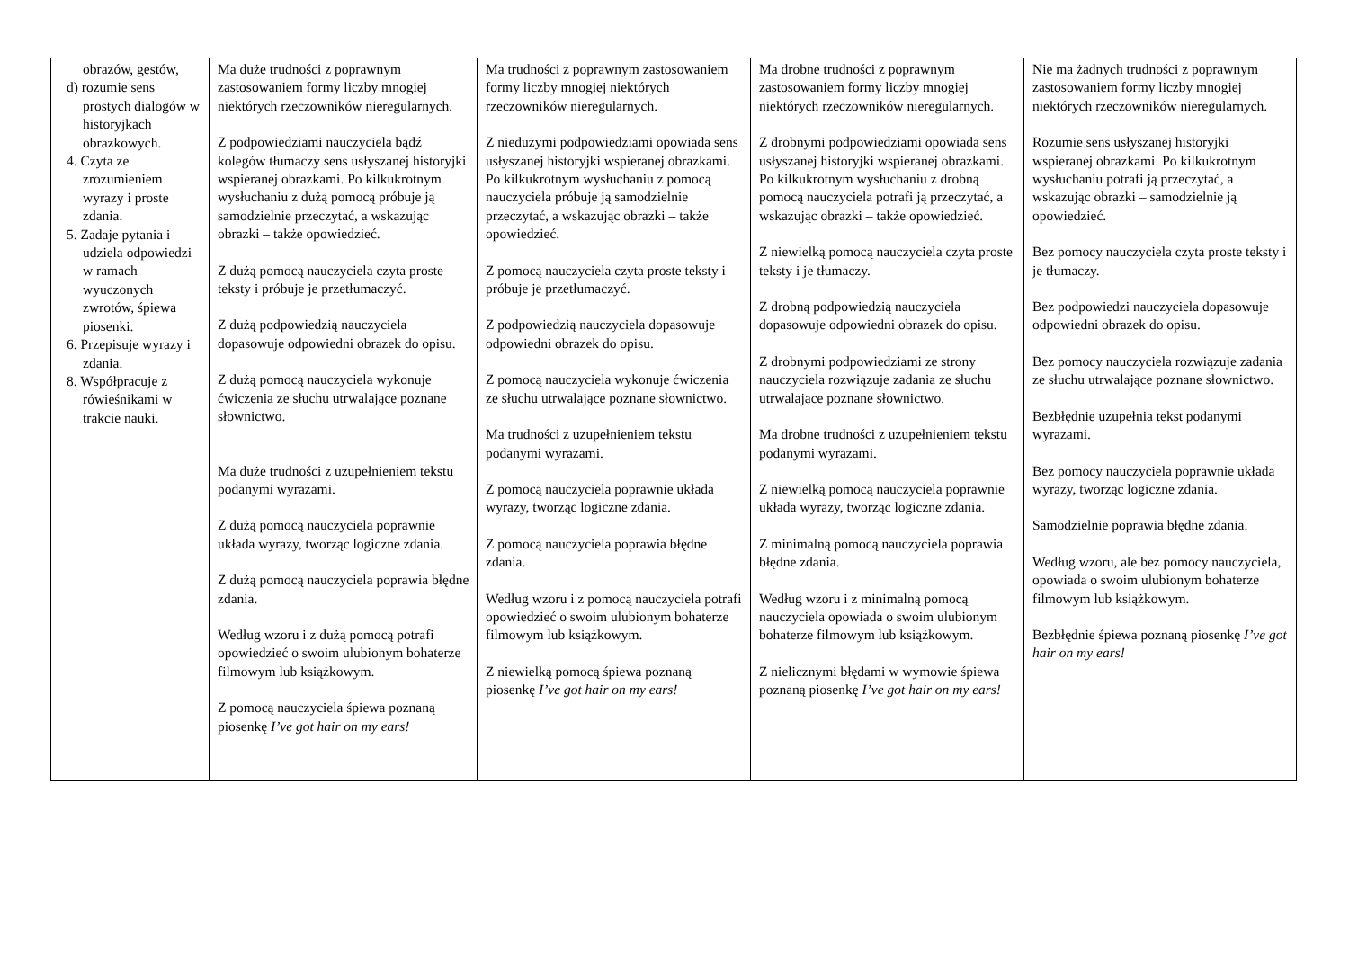| obrazów, gestów, d) rozumie sens prostych dialogów w historyjkach obrazkowych. 4. Czyta ze zrozumieniem wyrazy i proste zdania. 5. Zadaje pytania i udziela odpowiedzi w ramach wyuczonych zwrotów, śpiewa piosenki. 6. Przepisuje wyrazy i zdania. 8. Współpracuje z rówieśnikami w trakcie nauki. | Ma duże trudności z poprawnym zastosowaniem formy liczby mnogiej niektórych rzeczowników nieregularnych. Z podpowiedziami nauczyciela bądź kolegów tłumaczy sens usłyszanej historyjki wspieranej obrazkami. Po kilkukrotnym wysłuchaniu z dużą pomocą próbuje ją samodzielnie przeczytać, a wskazując obrazki – także opowiedzieć. Z dużą pomocą nauczyciela czyta proste teksty i próbuje je przetłumaczyć. Z dużą podpowiedzią nauczyciela dopasowuje odpowiedni obrazek do opisu. Z dużą pomocą nauczyciela wykonuje ćwiczenia ze słuchu utrwalające poznane słownictwo. Ma duże trudności z uzupełnieniem tekstu podanymi wyrazami. Z dużą pomocą nauczyciela poprawnie układa wyrazy, tworząc logiczne zdania. Z dużą pomocą nauczyciela poprawia błędne zdania. Według wzoru i z dużą pomocą potrafi opowiedzieć o swoim ulubionym bohaterze filmowym lub książkowym. Z pomocą nauczyciela śpiewa poznaną piosenkę I’ve got hair on my ears! | Ma trudności z poprawnym zastosowaniem formy liczby mnogiej niektórych rzeczowników nieregularnych. Z niedużymi podpowiedziami opowiada sens usłyszanej historyjki wspieranej obrazkami. Po kilkukrotnym wysłuchaniu z pomocą nauczyciela próbuje ją samodzielnie przeczytać, a wskazując obrazki – także opowiedzieć. Z pomocą nauczyciela czyta proste teksty i próbuje je przetłumaczyć. Z podpowiedzią nauczyciela dopasowuje odpowiedni obrazek do opisu. Z pomocą nauczyciela wykonuje ćwiczenia ze słuchu utrwalające poznane słownictwo. Ma trudności z uzupełnieniem tekstu podanymi wyrazami. Z pomocą nauczyciela poprawnie układa wyrazy, tworząc logiczne zdania. Z pomocą nauczyciela poprawia błędne zdania. Według wzoru i z pomocą nauczyciela potrafi opowiedzieć o swoim ulubionym bohaterze filmowym lub książkowym. Z niewielką pomocą śpiewa poznaną piosenkę I’ve got hair on my ears! | Ma drobne trudności z poprawnym zastosowaniem formy liczby mnogiej niektórych rzeczowników nieregularnych. Z drobnymi podpowiedziami opowiada sens usłyszanej historyjki wspieranej obrazkami. Po kilkukrotnym wysłuchaniu z drobną pomocą nauczyciela potrafi ją przeczytać, a wskazując obrazki – także opowiedzieć. Z niewielką pomocą nauczyciela czyta proste teksty i je tłumaczy. Z drobną podpowiedzią nauczyciela dopasowuje odpowiedni obrazek do opisu. Z drobnymi podpowiedziami ze strony nauczyciela rozwiązuje zadania ze słuchu utrwalające poznane słownictwo. Ma drobne trudności z uzupełnieniem tekstu podanymi wyrazami. Z niewielką pomocą nauczyciela poprawnie układa wyrazy, tworząc logiczne zdania. Z minimalną pomocą nauczyciela poprawia błędne zdania. Według wzoru i z minimalną pomocą nauczyciela opowiada o swoim ulubionym bohaterze filmowym lub książkowym. Z nielicznymi błędami w wymowie śpiewa poznaną piosenkę I’ve got hair on my ears! | Nie ma żadnych trudności z poprawnym zastosowaniem formy liczby mnogiej niektórych rzeczowników nieregularnych. Rozumie sens usłyszanej historyjki wspieranej obrazkami. Po kilkukrotnym wysłuchaniu potrafi ją przeczytać, a wskazując obrazki – samodzielnie ją opowiedzieć. Bez pomocy nauczyciela czyta proste teksty i je tłumaczy. Bez podpowiedzi nauczyciela dopasowuje odpowiedni obrazek do opisu. Bez pomocy nauczyciela rozwiązuje zadania ze słuchu utrwalające poznane słownictwo. Bezbłędnie uzupełnia tekst podanymi wyrazami. Bez pomocy nauczyciela poprawnie układa wyrazy, tworząc logiczne zdania. Samodzielnie poprawia błędne zdania. Według wzoru, ale bez pomocy nauczyciela, opowiada o swoim ulubionym bohaterze filmowym lub książkowym. Bezbłędnie śpiewa poznaną piosenkę I’ve got hair on my ears! |